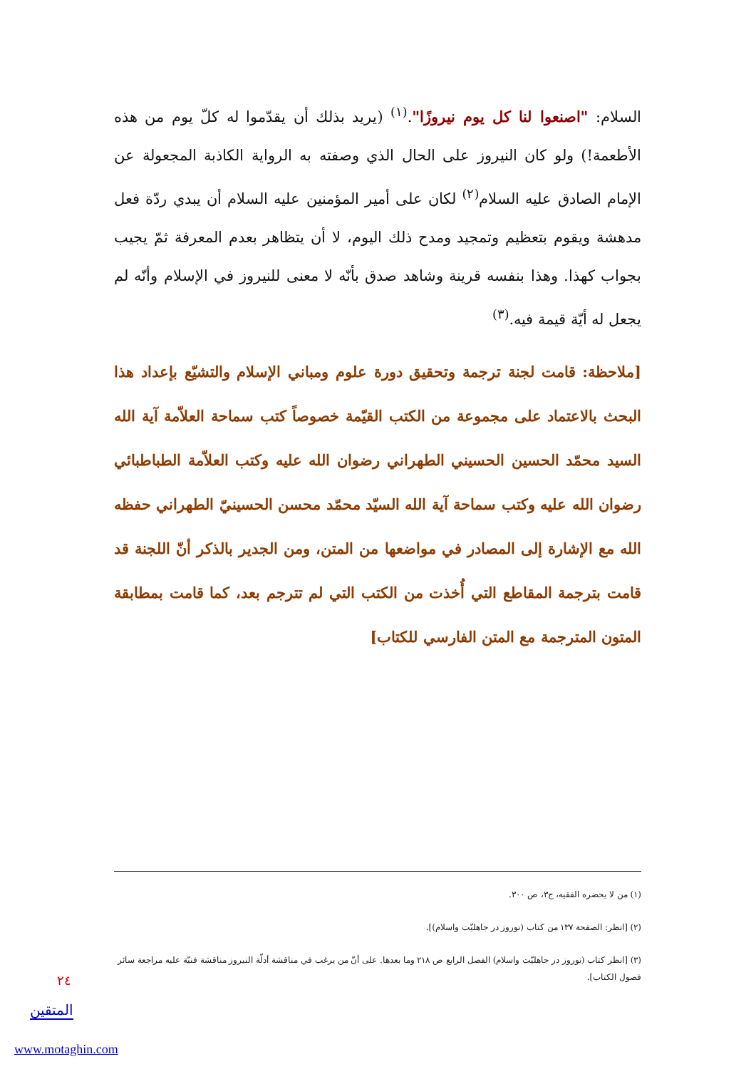السلام: "اصنعوا لنا كل يوم نيروزًا".<sup>(١)</sup> (يريد بذلك أن يقدّموا له كلّ يوم من هذه الأطعمة!) ولو كان النيروز على الحال الذي وصفته به الرواية الكاذبة المجعولة عن الإمام الصادق عليه السلام<sup>(٢)</sup> لكان على أمير المؤمنين عليه السلام أن يبدي ردّة فعل مدهشة ويقوم بتعظيم وتمجيد ومدح ذلك اليوم، لا أن يتظاهر بعدم المعرفة ثمّ يجيب بجواب كهذا. وهذا بنفسه قرينة وشاهد صدق بأنّه لا معنى للنيروز في الإسلام وأنّه لم يجعل له أيّة قيمة فيه.<sup>(٣)</sup>
[ملاحظة: قامت لجنة ترجمة وتحقيق دورة علوم ومباني الإسلام والتشيّع بإعداد هذا البحث بالاعتماد على مجموعة من الكتب القيّمة خصوصاً كتب سماحة العلاّمة آية الله السيد محمّد الحسين الحسيني الطهراني رضوان الله عليه وكتب العلاّمة الطباطبائي رضوان الله عليه وكتب سماحة آية الله السيّد محمّد محسن الحسينيّ الطهراني حفظه الله مع الإشارة إلى المصادر في مواضعها من المتن، ومن الجدير بالذكر أنّ اللجنة قد قامت بترجمة المقاطع التي أُخذت من الكتب التي لم تترجم بعد، كما قامت بمطابقة المتون المترجمة مع المتن الفارسي للكتاب]
(١) من لا يحضره الفقيه، ج٣، ص ٣٠٠.
(٢) [انظر: الصفحة ١٣٧ من كتاب (نوروز در جاهليّت واسلام)].
(٣) [انظر كتاب (نوروز در جاهليّت واسلام) الفصل الرابع ص ٢١٨ وما بعدها. على أنّ من يرغب في مناقشة أدلّة النيروز مناقشة فنيّة عليه مراجعة سائر فصول الكتاب].
٢٤
المتقين
www.motaghin.com